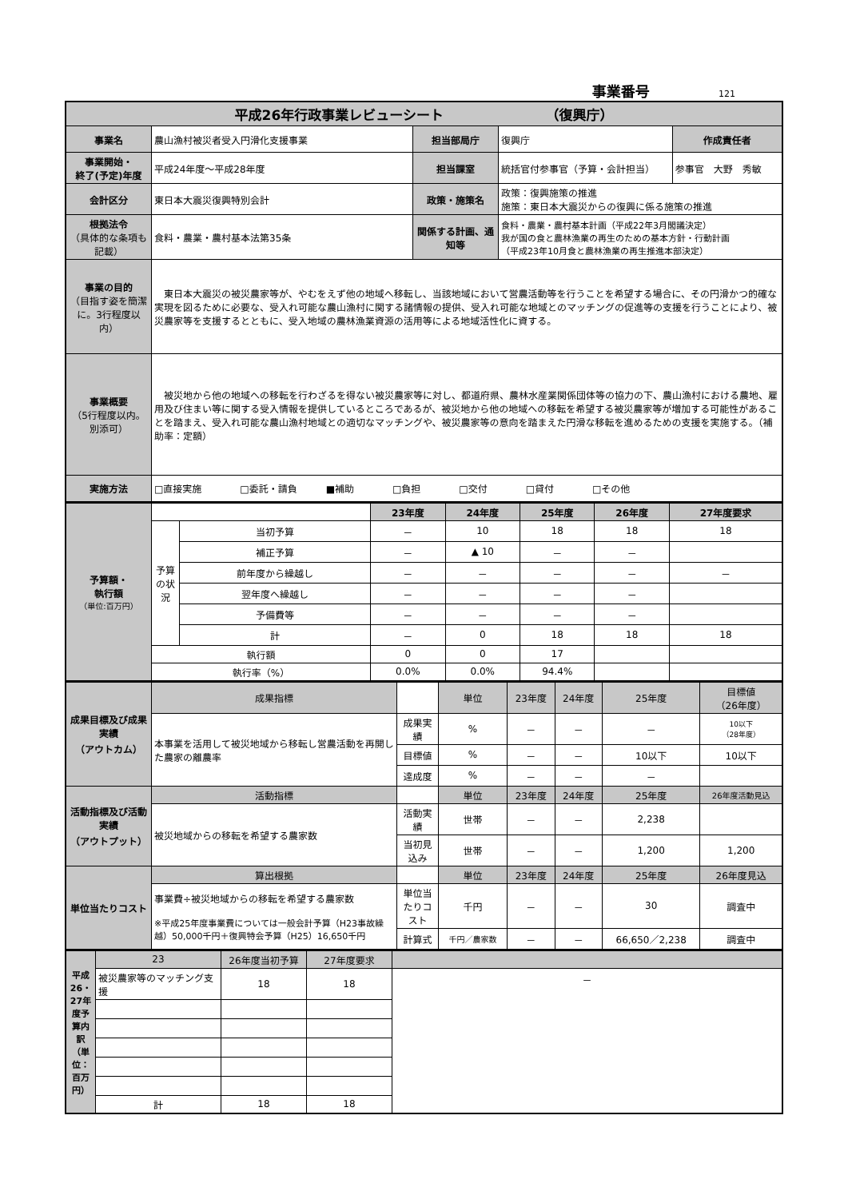事業番号 121
| 平成26年行政事業レビューシート （復興庁） | | | | |
| 事業名 | 農山漁村被災者受入円滑化支援事業 | 担当部局庁 | 復興庁 | 作成責任者 |
| 事業開始・ 終了(予定)年度 | 平成24年度～平成28年度 | 担当課室 | 統括官付参事官（予算・会計担当） | 参事官 大野 秀敏 |
| 会計区分 | 東日本大震災復興特別会計 | 政策・施策名 | 政策：復興施策の推進 施策：東日本大震災からの復興に係る施策の推進 | |
| 根拠法令 （具体的な条項も記載） | 食料・農業・農村基本法第35条 | 関係する計画、通知等 | 食料・農業・農村基本計画（平成22年3月閣議決定） 我が国の食と農林漁業の再生のための基本方針・行動計画 （平成23年10月食と農林漁業の再生推進本部決定） | |
| 事業の目的 （目指す姿を簡潔に。3行程度以内） | 東日本大震災の被災農家等が、やむをえず他の地域へ移転し、当該地域において営農活動等を行うことを希望する場合に、その円滑かつ的確な実現を図るために必要な、受入れ可能な農山漁村に関する諸情報の提供、受入れ可能な地域とのマッチングの促進等の支援を行うことにより、被災農家等を支援するとともに、受入地域の農林漁業資源の活用等による地域活性化に資する。 | | | |
| 事業概要 （5行程度以内。別添可） | 被災地から他の地域への移転を行わざるを得ない被災農家等に対し、都道府県、農林水産業関係団体等の協力の下、農山漁村における農地、雇用及び住まい等に関する受入情報を提供しているところであるが、被災地から他の地域への移転を希望する被災農家等が増加する可能性があることを踏まえ、受入れ可能な農山漁村地域との適切なマッチングや、被災農家等の意向を踏まえた円滑な移転を進めるための支援を実施する。（補助率：定額） | | | |
| 実施方法 | □直接実施 □委託・請負 ■補助 □負担 □交付 □貸付 □その他 | | | |
| 予算額・ 執行額 （単位:百万円） | | | 23年度 | 24年度 | 25年度 | 26年度 | 27年度要求 |
| | 予算の状況 | 当初予算 | － | 10 | 18 | 18 | 18 |
| | | 補正予算 | － | ▲ 10 | － | － | |
| | | 前年度から繰越し | － | － | － | － | － |
| | | 翌年度へ繰越し | － | － | － | － | |
| | | 予備費等 | － | － | － | － | |
| | | 計 | － | 0 | 18 | 18 | 18 |
| | 執行額 | | 0 | 0 | 17 | | |
| | 執行率（%） | | 0.0% | 0.0% | 94.4% | | |
| 成果目標及び成果実績 （アウトカム） | 成果指標 | | 単位 | 23年度 | 24年度 | 25年度 | 目標値 （26年度） |
| | 本事業を活用して被災地域から移転し営農活動を再開した農家の離農率 | 成果実績 | % | － | － | － | 10以下 （28年度） |
| | | 目標値 | % | － | － | 10以下 | 10以下 |
| | | 達成度 | % | － | － | － | |
| 活動指標及び活動実績 （アウトプット） | 活動指標 | | 単位 | 23年度 | 24年度 | 25年度 | 26年度活動見込 |
| | 被災地域からの移転を希望する農家数 | 活動実績 | 世帯 | － | － | 2,238 | |
| | | 当初見込み | 世帯 | － | － | 1,200 | 1,200 |
| 単位当たりコスト | 算出根拠 | | 単位 | 23年度 | 24年度 | 25年度 | 26年度見込 |
| | 事業費÷被災地域からの移転を希望する農家数 ※平成25年度事業費については一般会計予算（H23事故繰越）50,000千円＋復興特会予算（H25）16,650千円 | 単位当たりコスト | 千円 | － | － | 30 | 調査中 |
| | | 計算式 | 千円／農家数 | － | － | 66,650／2,238 | 調査中 |
| 平成26・27年度予算内訳（単位：百万円） | 23 | 26年度当初予算 | 27年度要求 | |
| | 被災農家等のマッチング支援 | 18 | 18 | － |
| | 計 | 18 | 18 | |